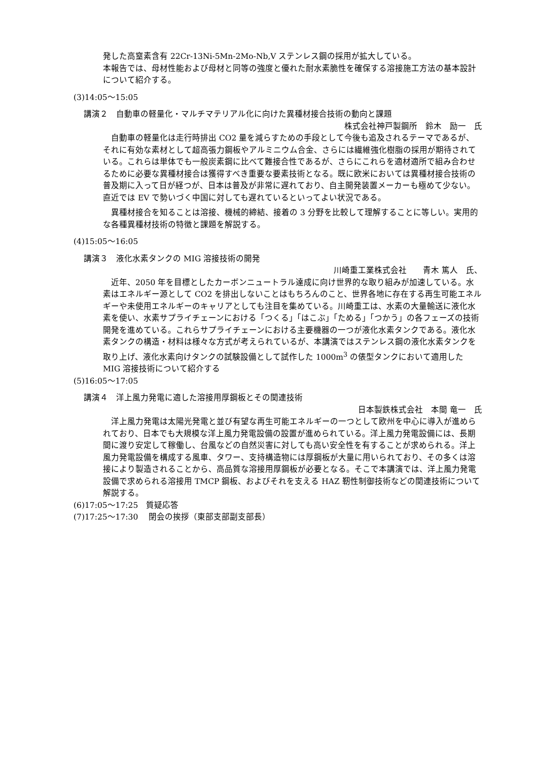発した高窒素含有 22Cr-13Ni-5Mn-2Mo-Nb,V ステンレス鋼の採用が拡大している。
本報告では、母材性能および母材と同等の強度と優れた耐水素脆性を確保する溶接施工方法の基本設計について紹介する。
(3)14:05～15:05
講演２　自動車の軽量化・マルチマテリアル化に向けた異種材接合技術の動向と課題
株式会社神戸製鋼所　鈴木　励一　氏
　自動車の軽量化は走行時排出 CO2 量を減らすための手段として今後も追及されるテーマであるが、それに有効な素材として超高張力鋼板やアルミニウム合金、さらには繊維強化樹脂の採用が期待されている。これらは単体でも一般炭素鋼に比べて難接合性であるが、さらにこれらを適材適所で組み合わせるために必要な異種材接合は獲得すべき重要な要素技術となる。既に欧米においては異種材接合技術の普及期に入って日が経つが、日本は普及が非常に遅れており、自主開発装置メーカーも極めて少ない。直近では EV で勢いづく中国に対しても遅れているといってよい状況である。
　異種材接合を知ることは溶接、機械的締結、接着の 3 分野を比較して理解することに等しい。実用的な各種異種材技術の特徴と課題を解説する。
(4)15:05～16:05
講演３　液化水素タンクの MIG 溶接技術の開発
川崎重工業株式会社　　青木 篤人　氏、
　近年、2050 年を目標としたカーボンニュートラル達成に向け世界的な取り組みが加速している。水素はエネルギー源として CO2 を排出しないことはもちろんのこと、世界各地に存在する再生可能エネルギーや未使用エネルギーのキャリアとしても注目を集めている。川崎重工は、水素の大量輸送に液化水素を使い、水素サプライチェーンにおける「つくる」「はこぶ」「ためる」「つかう」の各フェーズの技術開発を進めている。これらサプライチェーンにおける主要機器の一つが液化水素タンクである。液化水素タンクの構造・材料は様々な方式が考えられているが、本講演ではステンレス鋼の液化水素タンクを取り上げ、液化水素向けタンクの試験設備として試作した 1000m<sup>3</sup> の俵型タンクにおいて適用した MIG 溶接技術について紹介する
(5)16:05～17:05
講演４　洋上風力発電に適した溶接用厚鋼板とその関連技術
日本製鉄株式会社　本間 竜一　氏
　洋上風力発電は太陽光発電と並び有望な再生可能エネルギーの一つとして欧州を中心に導入が進められており、日本でも大規模な洋上風力発電設備の設置が進められている。洋上風力発電設備には、長期間に渡り安定して稼働し、台風などの自然災害に対しても高い安全性を有することが求められる。洋上風力発電設備を構成する風車、タワー、支持構造物には厚鋼板が大量に用いられており、その多くは溶接により製造されることから、高品質な溶接用厚鋼板が必要となる。そこで本講演では、洋上風力発電設備で求められる溶接用 TMCP 鋼板、およびそれを支える HAZ 靭性制御技術などの関連技術について解説する。
(6)17:05～17:25　質疑応答
(7)17:25～17:30　 閉会の挨拶（東部支部副支部長）